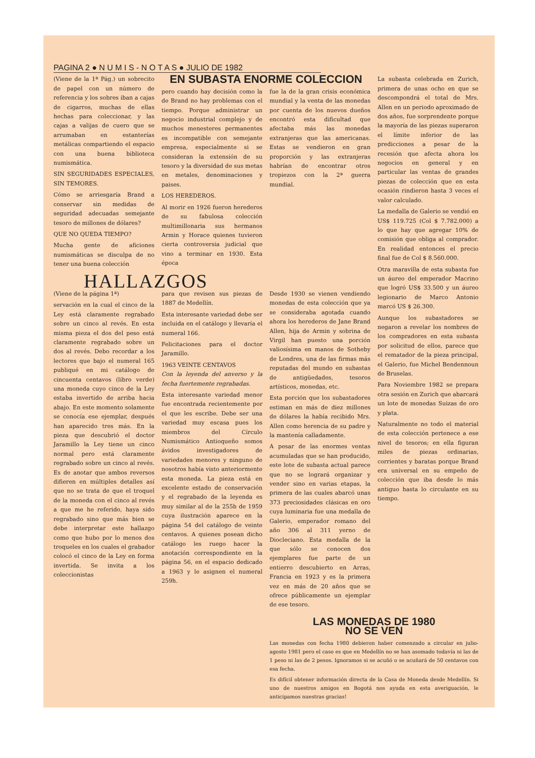PAGINA 2 ● N U M I S - N O T A S ● JULIO DE 1982
(Viene de la 1ª Pág.) un sobrecito de papel con un número de referencia y los sobres iban a cajas de cigarros, muchas de ellas hechas para coleccionar, y las cajas a valijas de cuero que se arrumaban en estanterías metálicas compartiendo el espacio con una buena biblioteca numismática.
SIN SEGURIDADES ESPECIALES, SIN TEMORES.
Cómo se arriesgaría Brand a conservar sin medidas de seguridad adecuadas semejante tesoro de millones de dólares?
QUE NO QUEDA TIEMPO?
Mucha gente de aficiones numismáticas se disculpa de no tener una buena colección
EN SUBASTA ENORME COLECCION
pero cuando hay decisión como la de Brand no hay problemas con el tiempo. Porque administrar un negocio industrial complejo y de muchos menesteres permanentes es incompatible con semejante empresa, especialmente si se consideran la extensión de su tesoro y la diversidad de sus metas en metales, denominaciones y paises.
LOS HEREDEROS.
Al morir en 1926 fueron herederos de su fabulosa colección multimillonaria sus hermanos Armin y Horace quienes tuvieron cierta controversia judicial que vino a terminar en 1930. Esta época
fue la de la gran crisis económica mundial y la venta de las monedas por cuenta de los nuevos dueños encontró esta dificultad que afectaba más las monedas extranjeras que las americanas. Estas se vendieron en gran proporción y las extranjeras habrían de encontrar otros tropiezos con la 2ª guerra mundial.
HALLAZGOS
(Viene de la página 1ª)
servación en la cual el cinco de la Ley está claramente regrabado sobre un cinco al revés. En esta misma pieza el dos del peso está claramente regrabado sobre un dos al revés. Debo recordar a los lectores que bajo el numeral 165 publiqué en mi catálogo de cincuenta centavos (libro verde) una moneda cuyo cinco de la Ley estaba invertido de arriba hacia abajo. En este momento solamente se conocía ese ejemplar, después han aparecido tres más. En la pieza que descubrió el doctor Jaramillo la Ley tiene un cinco normal pero está claramente regrabado sobre un cinco al revés. Es de anotar que ambos reversos difieren en múltiples detalles así que no se trata de que el troquel de la moneda con el cinco al revés a que me he referido, haya sido regrabado sino que más bien se debe interpretar este hallazgo como que hubo por lo menos dos troqueles en los cuales el grabador colocó el cinco de la Ley en forma invertida. Se invita a los coleccionistas
para que revisen sus piezas de 1887 de Medellín.
Esta interesante variedad debe ser incluida en el catálogo y llevaría el numeral 166.
Felicitaciones para el doctor Jaramillo.
1963 VEINTE CENTAVOS
Con la leyenda del anverso y la fecha fuertemente regrabadas.
Esta interesante variedad menor fue encontrada recientemente por el que les escribe. Debe ser una variedad muy escasa pues los miembros del Círculo Numismático Antioqueño somos ávidos investigadores de variedades menores y ninguno de nosotros había visto anteriormente esta moneda. La pieza está en excelente estado de conservación y el regrabado de la leyenda es muy similar al de la 255b de 1959 cuya ilustración aparece en la página 54 del catálogo de veinte centavos. A quienes posean dicho catálogo les ruego hacer la anotación correspondiente en la página 56, en el espacio dedicado a 1963 y le asignen el numeral 259h.
Desde 1930 se vienen vendiendo monedas de esta colección que ya se consideraba agotada cuando ahora los herederos de Jane Brand Allen, hija de Armin y sobrina de Virgil han puesto una porción valiosísima en manos de Sotheby de Londres, una de las firmas más reputadas del mundo en subastas de antigüedades, tesoros artísticos, monedas, etc.
Esta porción que los subastadores estiman en más de diez millones de dólares la había recibido Mrs. Allen como herencia de su padre y la mantenía calladamente.
A pesar de las enormes ventas acumuladas que se han producido, este lote de subasta actual parece que no se logrará organizar y vender sino en varias etapas, la primera de las cuales abarcó unas 373 preciosidades clásicas en oro cuya luminaria fue una medalla de Galerio, emperador romano del año 306 al 311 yerno de Diocleciano. Esta medalla de la que sólo se conocen dos ejemplares fue parte de un entierro descubierto en Arras, Francia en 1923 y es la primera vez en más de 20 años que se ofrece públicamente un ejemplar de ese tesoro.
La subasta celebrada en Zurich, primera de unas ocho en que se descompondrá el total de Mrs. Allen en un periodo aproximado de dos años, fue sorprendente porque la mayoría de las piezas superaron el límite inferior de las predicciones a pesar de la recesión que afecta ahora los negocios en general y en particular las ventas de grandes piezas de colección que en esta ocasión rindieron hasta 3 veces el valor calculado.
La medalla de Galerio se vendió en US$ 119.725 (Col $ 7.782.000) a lo que hay que agregar 10% de comisión que obliga al comprador. En realidad entonces el precio final fue de Col $ 8.560.000.
Otra maravilla de esta subasta fue un áureo del emperador Macrino que logró US$ 33.500 y un áureo legionario de Marco Antonio marcó US $ 26.300.
Aunque los subastadores se negaron a revelar los nombres de los compradores en esta subasta por solicitud de ellos, parece que el rematador de la pieza principal, el Galerio, fue Michel Bendennoun de Bruselas.
Para Noviembre 1982 se prepara otra sesión en Zurich que abarcará un lote de monedas Suizas de oro y plata.
Naturalmente no todo el material de esta colección pertenece a ese nivel de tesoros; en ella figuran miles de piezas ordinarias, corrientes y baratas porque Brand era universal en su empeño de colección que iba desde lo más antiguo hasta lo circulante en su tiempo.
LAS MONEDAS DE 1980
NO SE VEN
Las monedas con fecha 1980 debieron haber comenzado a circular en julio-agosto 1981 pero el caso es que en Medellín no se han asomado todavía ni las de 1 peso ni las de 2 pesos. Ignoramos si se acuñó o se acuñará de 50 centavos con esa fecha.
Es difícil obtener información directa de la Casa de Moneda desde Medellín. Si uno de nuestros amigos en Bogotá nos ayuda en esta averiguación, le anticipamos nuestras gracias!